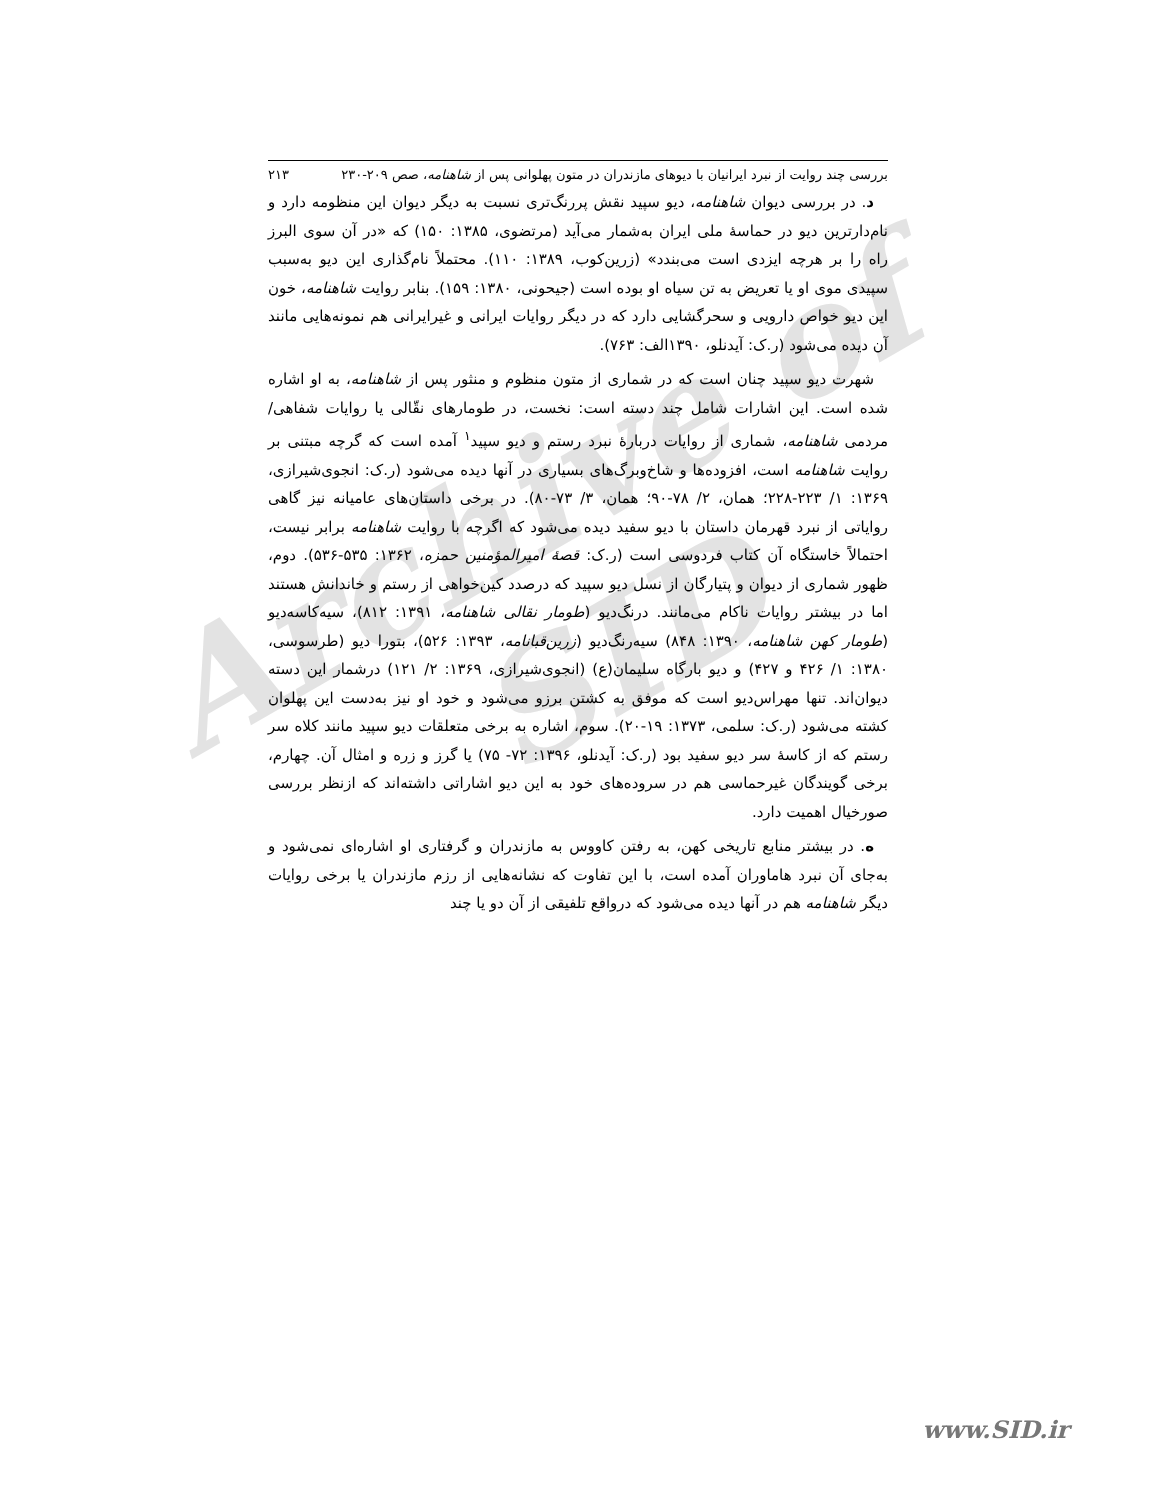Archive of SID
بررسی چند روایت از نبرد ایرانیان با دیوهای مازندران در متون پهلوانی پس از شاهنامه، صص ۲۰۹-۲۳۰ ۲۱۳
د. در بررسی دیوان شاهنامه، دیو سپید نقش پررنگ‌تری نسبت به دیگر دیوان این منظومه دارد و نام‌دارترین دیو در حماسهٔ ملی ایران به‌شمار می‌آید (مرتضوی، ۱۳۸۵: ۱۵۰) که «در آن سوی البرز راه را بر هرچه ایزدی است می‌بندد» (زرین‌کوب، ۱۳۸۹: ۱۱۰). محتملاً نام‌گذاری این دیو به‌سبب سپیدی موی او یا تعریض به تن سیاه او بوده است (جیحونی، ۱۳۸۰: ۱۵۹). بنابر روایت شاهنامه، خون این دیو خواص دارویی و سحرگشایی دارد که در دیگر روایات ایرانی و غیرایرانی هم نمونه‌هایی مانند آن دیده می‌شود (ر.ک: آیدنلو، ۱۳۹۰الف: ۷۶۳).
شهرت دیو سپید چنان است که در شماری از متون منظوم و منثور پس از شاهنامه، به او اشاره شده است. این اشارات شامل چند دسته است: نخست، در طومارهای نقّالی یا روایات شفاهی/مردمی شاهنامه، شماری از روایات دربارهٔ نبرد رستم و دیو سپید<sup>۱</sup> آمده است که گرچه مبتنی بر روایت شاهنامه است، افزوده‌ها و شاخ‌وبرگ‌های بسیاری در آنها دیده می‌شود (ر.ک: انجوی‌شیرازی، ۱۳۶۹: ۱/ ۲۲۳-۲۲۸؛ همان، ۲/ ۷۸-۹۰؛ همان، ۳/ ۷۳-۸۰). در برخی داستان‌های عامیانه نیز گاهی روایاتی از نبرد قهرمان داستان با دیو سفید دیده می‌شود که اگرچه با روایت شاهنامه برابر نیست، احتمالاً خاستگاه آن کتاب فردوسی است (ر.ک: قصهٔ امیرالمؤمنین حمزه، ۱۳۶۲: ۵۳۵-۵۳۶). دوم، ظهور شماری از دیوان و پتیارگان از نسل دیو سپید که درصدد کین‌خواهی از رستم و خاندانش هستند اما در بیشتر روایات ناکام می‌مانند. درنگ‌دیو (طومار نقالی شاهنامه، ۱۳۹۱: ۸۱۲)، سیه‌کاسه‌دیو (طومار کهن شاهنامه، ۱۳۹۰: ۸۴۸) سیه‌رنگ‌دیو (زرین‌قبانامه، ۱۳۹۳: ۵۲۶)، بتورا دیو (طرسوسی، ۱۳۸۰: ۱/ ۴۲۶ و ۴۲۷) و دیو بارگاه سلیمان(ع) (انجوی‌شیرازی، ۱۳۶۹: ۲/ ۱۲۱) درشمار این دسته دیوان‌اند. تنها مهراس‌دیو است که موفق به کشتن برزو می‌شود و خود او نیز به‌دست این پهلوان کشته می‌شود (ر.ک: سلمی، ۱۳۷۳: ۱۹-۲۰). سوم، اشاره به برخی متعلقات دیو سپید مانند کلاه سر رستم که از کاسهٔ سر دیو سفید بود (ر.ک: آیدنلو، ۱۳۹۶: ۷۲- ۷۵) یا گرز و زره و امثال آن. چهارم، برخی گویندگان غیرحماسی هم در سروده‌های خود به این دیو اشاراتی داشته‌اند که ازنظر بررسی صورخیال اهمیت دارد.
ه. در بیشتر منابع تاریخی کهن، به رفتن کاووس به مازندران و گرفتاری او اشاره‌ای نمی‌شود و به‌جای آن نبرد هاماوران آمده است، با این تفاوت که نشانه‌هایی از رزم مازندران یا برخی روایات دیگر شاهنامه هم در آنها دیده می‌شود که درواقع تلفیقی از آن دو یا چند
www.SID.ir